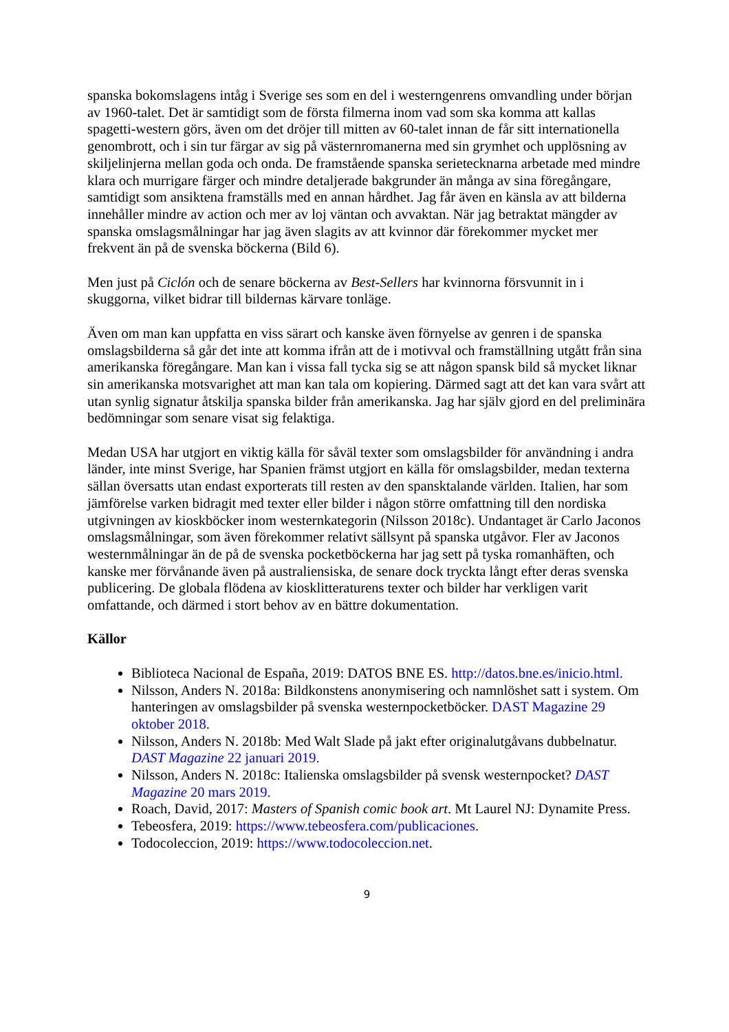spanska bokomslagens intåg i Sverige ses som en del i westerngenrens omvandling under början av 1960-talet. Det är samtidigt som de första filmerna inom vad som ska komma att kallas spagetti-western görs, även om det dröjer till mitten av 60-talet innan de får sitt internationella genombrott, och i sin tur färgar av sig på västernromanerna med sin grymhet och upplösning av skiljelinjerna mellan goda och onda. De framstående spanska serietecknarna arbetade med mindre klara och murrigare färger och mindre detaljerade bakgrunder än många av sina föregångare, samtidigt som ansiktena framställs med en annan hårdhet. Jag får även en känsla av att bilderna innehåller mindre av action och mer av loj väntan och avvaktan. När jag betraktat mängder av spanska omslagsmålningar har jag även slagits av att kvinnor där förekommer mycket mer frekvent än på de svenska böckerna (Bild 6).
Men just på Ciclón och de senare böckerna av Best-Sellers har kvinnorna försvunnit in i skuggorna, vilket bidrar till bildernas kärvare tonläge.
Även om man kan uppfatta en viss särart och kanske även förnyelse av genren i de spanska omslagsbilderna så går det inte att komma ifrån att de i motivval och framställning utgått från sina amerikanska föregångare. Man kan i vissa fall tycka sig se att någon spansk bild så mycket liknar sin amerikanska motsvarighet att man kan tala om kopiering. Därmed sagt att det kan vara svårt att utan synlig signatur åtskilja spanska bilder från amerikanska. Jag har själv gjord en del preliminära bedömningar som senare visat sig felaktiga.
Medan USA har utgjort en viktig källa för såväl texter som omslagsbilder för användning i andra länder, inte minst Sverige, har Spanien främst utgjort en källa för omslagsbilder, medan texterna sällan översatts utan endast exporterats till resten av den spansktalande världen. Italien, har som jämförelse varken bidragit med texter eller bilder i någon större omfattning till den nordiska utgivningen av kioskböcker inom westernkategorin (Nilsson 2018c). Undantaget är Carlo Jaconos omslagsmålningar, som även förekommer relativt sällsynt på spanska utgåvor. Fler av Jaconos westernmålningar än de på de svenska pocketböckerna har jag sett på tyska romanhäften, och kanske mer förvånande även på australiensiska, de senare dock tryckta långt efter deras svenska publicering. De globala flödena av kiosklitteraturens texter och bilder har verkligen varit omfattande, och därmed i stort behov av en bättre dokumentation.
Källor
Biblioteca Nacional de España, 2019: DATOS BNE ES. http://datos.bne.es/inicio.html.
Nilsson, Anders N. 2018a: Bildkonstens anonymisering och namnlöshet satt i system. Om hanteringen av omslagsbilder på svenska westernpocketböcker. DAST Magazine 29 oktober 2018.
Nilsson, Anders N. 2018b: Med Walt Slade på jakt efter originalutgåvans dubbelnatur. DAST Magazine 22 januari 2019.
Nilsson, Anders N. 2018c: Italienska omslagsbilder på svensk westernpocket? DAST Magazine 20 mars 2019.
Roach, David, 2017: Masters of Spanish comic book art. Mt Laurel NJ: Dynamite Press.
Tebeosfera, 2019: https://www.tebeosfera.com/publicaciones.
Todocoleccion, 2019: https://www.todocoleccion.net.
9